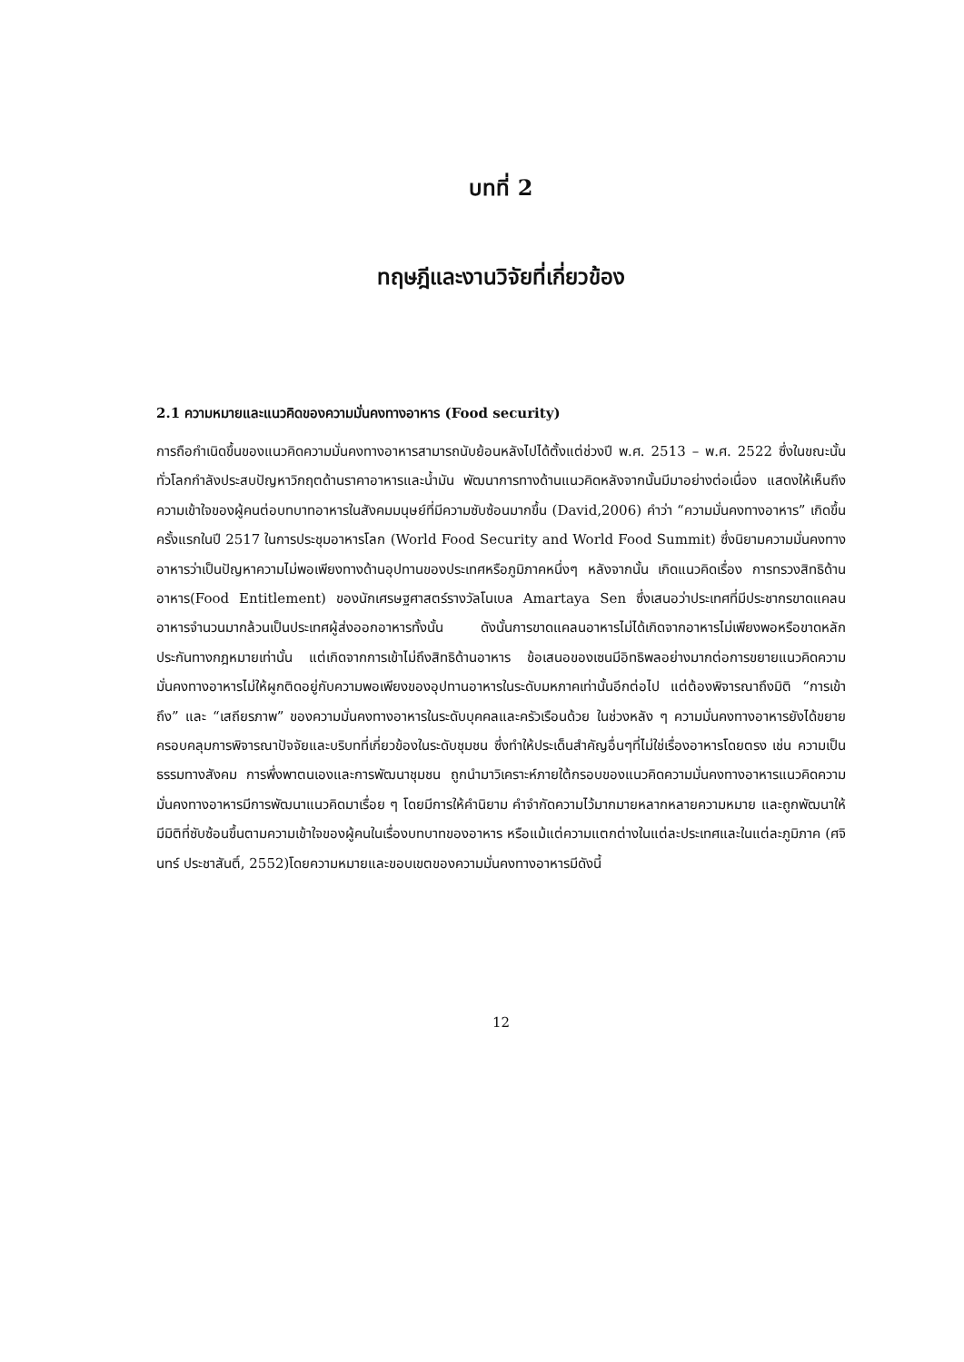บทที่ 2
ทฤษฎีและงานวิจัยที่เกี่ยวข้อง
2.1 ความหมายและแนวคิดของความมั่นคงทางอาหาร (Food security)
การถือกำเนิดขึ้นของแนวคิดความมั่นคงทางอาหารสามารถนับย้อนหลังไปได้ตั้งแต่ช่วงปี พ.ศ. 2513 – พ.ศ. 2522 ซึ่งในขณะนั้นทั่วโลกกำลังประสบปัญหาวิกฤตด้านราคาอาหารและน้ำมัน พัฒนาการทางด้านแนวคิดหลังจากนั้นมีมาอย่างต่อเนื่อง แสดงให้เห็นถึงความเข้าใจของผู้คนต่อบทบาทอาหารในสังคมมนุษย์ที่มีความซับซ้อนมากขึ้น (David,2006) คำว่า “ความมั่นคงทางอาหาร” เกิดขึ้นครั้งแรกในปี 2517 ในการประชุมอาหารโลก (World Food Security and World Food Summit) ซึ่งนิยามความมั่นคงทางอาหารว่าเป็นปัญหาความไม่พอเพียงทางด้านอุปทานของประเทศหรือภูมิภาคหนึ่งๆ หลังจากนั้น เกิดแนวคิดเรื่อง การทรวงสิทธิด้านอาหาร(Food Entitlement) ของนักเศรษฐศาสตร์รางวัลโนเบล Amartaya Sen ซึ่งเสนอว่าประเทศที่มีประชากรขาดแคลนอาหารจำนวนมากล้วนเป็นประเทศผู้ส่งออกอาหารทั้งนั้น ดังนั้นการขาดแคลนอาหารไม่ได้เกิดจากอาหารไม่เพียงพอหรือขาดหลักประกันทางกฎหมายเท่านั้น แต่เกิดจากการเข้าไม่ถึงสิทธิด้านอาหาร ข้อเสนอของเซนมีอิทธิพลอย่างมากต่อการขยายแนวคิดความมั่นคงทางอาหารไม่ให้ผูกติดอยู่กับความพอเพียงของอุปทานอาหารในระดับมหภาคเท่านั้นอีกต่อไป แต่ต้องพิจารณาถึงมิติ “การเข้าถึง” และ “เสถียรภาพ” ของความมั่นคงทางอาหารในระดับบุคคลและครัวเรือนด้วย ในช่วงหลัง ๆ ความมั่นคงทางอาหารยังได้ขยายครอบคลุมการพิจารณาปัจจัยและบริบทที่เกี่ยวข้องในระดับชุมชน ซึ่งทำให้ประเด็นสำคัญอื่นๆที่ไม่ใช่เรื่องอาหารโดยตรง เช่น ความเป็นธรรมทางสังคม การพึ่งพาตนเองและการพัฒนาชุมชน ถูกนำมาวิเคราะห์ภายใต้กรอบของแนวคิดความมั่นคงทางอาหารแนวคิดความมั่นคงทางอาหารมีการพัฒนาแนวคิดมาเรื่อย ๆ โดยมีการให้คำนิยาม คำจำกัดความไว้มากมายหลากหลายความหมาย และถูกพัฒนาให้มีมิติที่ซับซ้อนขึ้นตามความเข้าใจของผู้คนในเรื่องบทบาทของอาหาร หรือแม้แต่ความแตกต่างในแต่ละประเทศและในแต่ละภูมิภาค (ศจินทร์ ประชาสันติ์, 2552)โดยความหมายและขอบเขตของความมั่นคงทางอาหารมีดังนี้
12